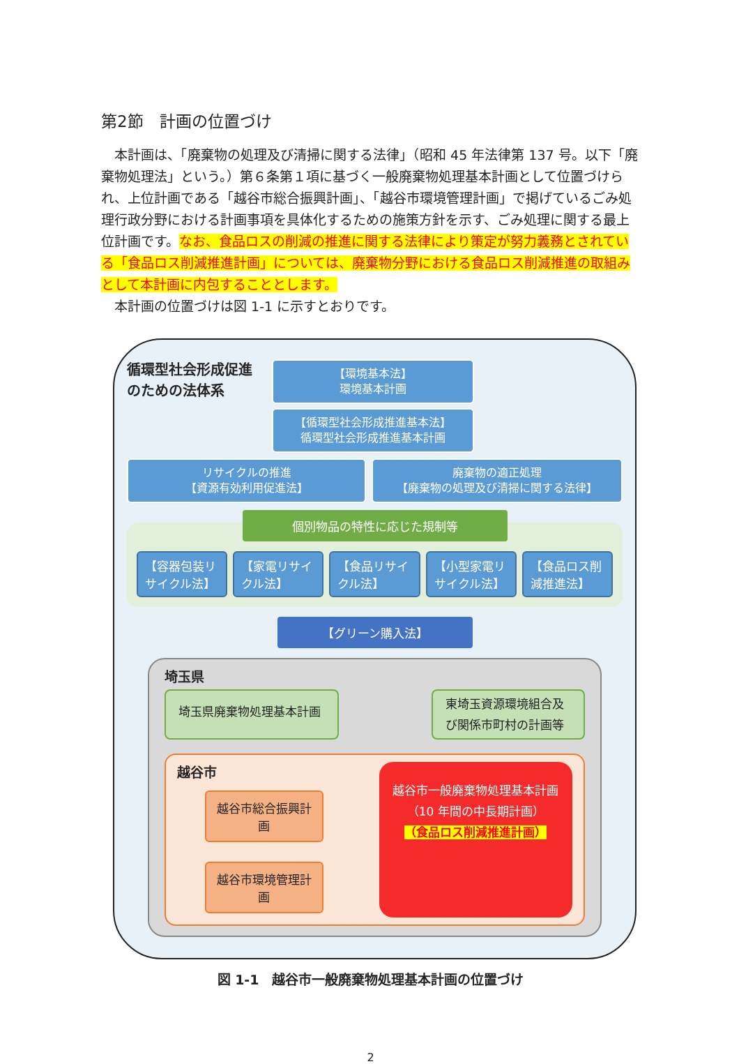第2節　計画の位置づけ
　本計画は、「廃棄物の処理及び清掃に関する法律」（昭和 45 年法律第 137 号。以下「廃棄物処理法」という。）第６条第１項に基づく一般廃棄物処理基本計画として位置づけられ、上位計画である「越谷市総合振興計画」、「越谷市環境管理計画」で掲げているごみ処理行政分野における計画事項を具体化するための施策方針を示す、ごみ処理に関する最上位計画です。なお、食品ロスの削減の推進に関する法律により策定が努力義務とされている「食品ロス削減推進計画」については、廃棄物分野における食品ロス削減推進の取組みとして本計画に内包することとします。
　本計画の位置づけは図 1-1 に示すとおりです。
循環型社会形成促進のための法体系
【環境基本法】
環境基本計画
【循環型社会形成推進基本法】
循環型社会形成推進基本計画
リサイクルの推進
【資源有効利用促進法】
廃棄物の適正処理
【廃棄物の処理及び清掃に関する法律】
個別物品の特性に応じた規制等
【容器包装リサイクル法】 【家電リサイクル法】 【食品リサイクル法】 【小型家電リサイクル法】 【食品ロス削減推進法】
【グリーン購入法】
埼玉県
埼玉県廃棄物処理基本計画
東埼玉資源環境組合及び関係市町村の計画等
越谷市
越谷市総合振興計画
越谷市環境管理計画
越谷市一般廃棄物処理基本計画
（10 年間の中長期計画）
（食品ロス削減推進計画）
図 1-1　越谷市一般廃棄物処理基本計画の位置づけ
2